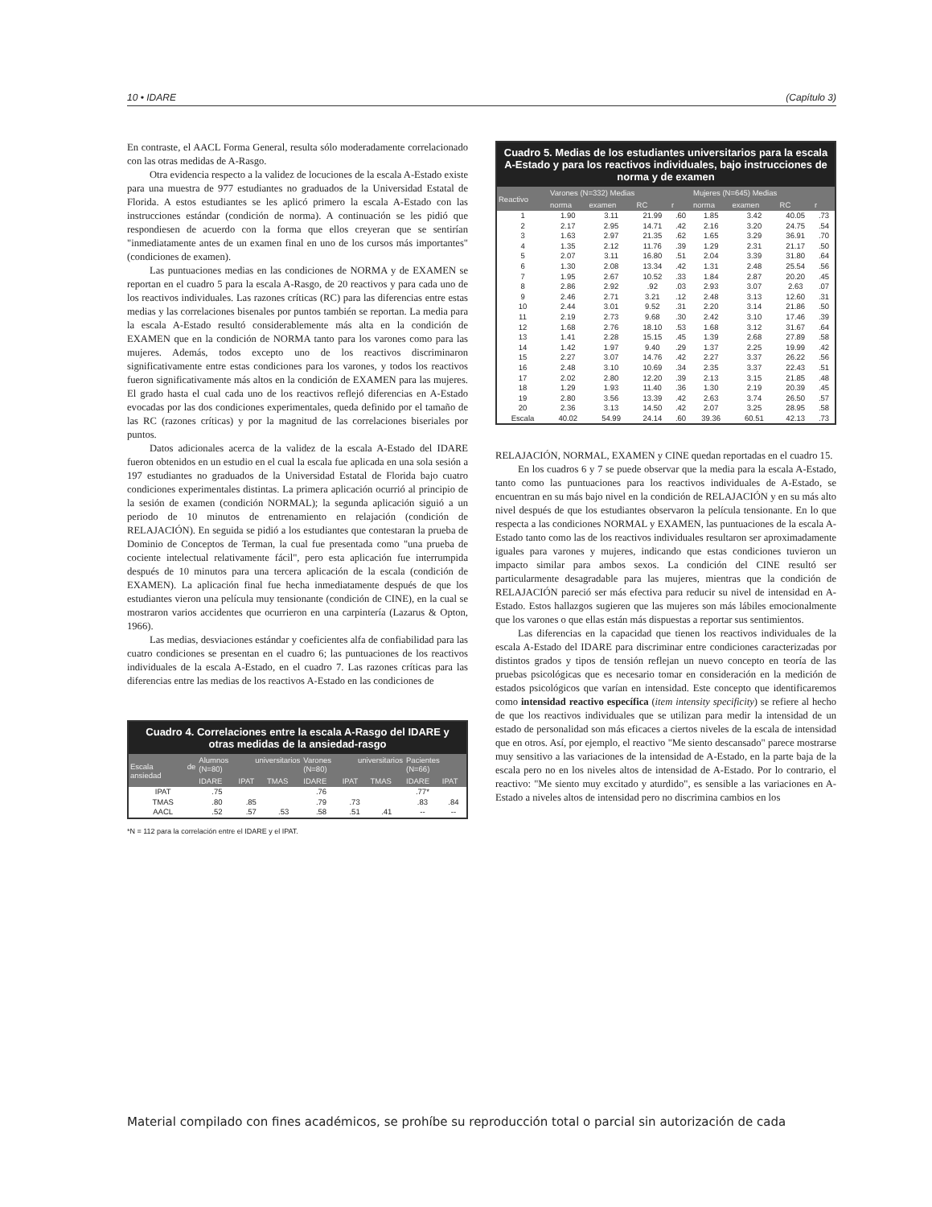10 • IDARE (Capítulo 3)
En contraste, el AACL Forma General, resulta sólo moderadamente correlacionado con las otras medidas de A-Rasgo.
Otra evidencia respecto a la validez de locuciones de la escala A-Estado existe para una muestra de 977 estudiantes no graduados de la Universidad Estatal de Florida. A estos estudiantes se les aplicó primero la escala A-Estado con las instrucciones estándar (condición de norma). A continuación se les pidió que respondiesen de acuerdo con la forma que ellos creyeran que se sentirían "inmediatamente antes de un examen final en uno de los cursos más importantes" (condiciones de examen).
Las puntuaciones medias en las condiciones de NORMA y de EXAMEN se reportan en el cuadro 5 para la escala A-Rasgo, de 20 reactivos y para cada uno de los reactivos individuales. Las razones críticas (RC) para las diferencias entre estas medias y las correlaciones bisenales por puntos también se reportan. La media para la escala A-Estado resultó considerablemente más alta en la condición de EXAMEN que en la condición de NORMA tanto para los varones como para las mujeres. Además, todos excepto uno de los reactivos discriminaron significativamente entre estas condiciones para los varones, y todos los reactivos fueron significativamente más altos en la condición de EXAMEN para las mujeres. El grado hasta el cual cada uno de los reactivos reflejó diferencias en A-Estado evocadas por las dos condiciones experimentales, queda definido por el tamaño de las RC (razones críticas) y por la magnitud de las correlaciones biseriales por puntos.
Datos adicionales acerca de la validez de la escala A-Estado del IDARE fueron obtenidos en un estudio en el cual la escala fue aplicada en una sola sesión a 197 estudiantes no graduados de la Universidad Estatal de Florida bajo cuatro condiciones experimentales distintas. La primera aplicación ocurrió al principio de la sesión de examen (condición NORMAL); la segunda aplicación siguió a un periodo de 10 minutos de entrenamiento en relajación (condición de RELAJACIÓN). En seguida se pidió a los estudiantes que contestaran la prueba de Dominio de Conceptos de Terman, la cual fue presentada como "una prueba de cociente intelectual relativamente fácil", pero esta aplicación fue interrumpida después de 10 minutos para una tercera aplicación de la escala (condición de EXAMEN). La aplicación final fue hecha inmediatamente después de que los estudiantes vieron una película muy tensionante (condición de CINE), en la cual se mostraron varios accidentes que ocurrieron en una carpintería (Lazarus & Opton, 1966).
Las medias, desviaciones estándar y coeficientes alfa de confiabilidad para las cuatro condiciones se presentan en el cuadro 6; las puntuaciones de los reactivos individuales de la escala A-Estado, en el cuadro 7. Las razones críticas para las diferencias entre las medias de los reactivos A-Estado en las condiciones de
Cuadro 4. Correlaciones entre la escala A-Rasgo del IDARE y otras medidas de la ansiedad-rasgo
| Escala de ansiedad | Alumnos universitarios (N=80) | | | Varones universitarios (N=80) | | | Pacientes (N=66) | |
| --- | --- | --- | --- | --- | --- | --- | --- | --- |
| | IDARE | IPAT | TMAS | IDARE | IPAT | TMAS | IDARE | IPAT |
| IPAT | .75 | | | .76 | | | .77* | |
| TMAS | .80 | .85 | | .79 | .73 | | .83 | .84 |
| AACL | .52 | .57 | .53 | .58 | .51 | .41 | -- | -- |
*N = 112 para la correlación entre el IDARE y el IPAT.
Cuadro 5. Medias de los estudiantes universitarios para la escala A-Estado y para los reactivos individuales, bajo instrucciones de norma y de examen
| Reactivo | Varones (N=332) Medias | | | | Mujeres (N=645) Medias | | | |
| --- | --- | --- | --- | --- | --- | --- | --- | --- |
| | norma | examen | RC | r | norma | examen | RC | r |
| 1 | 1.90 | 3.11 | 21.99 | .60 | 1.85 | 3.42 | 40.05 | .73 |
| 2 | 2.17 | 2.95 | 14.71 | .42 | 2.16 | 3.20 | 24.75 | .54 |
| 3 | 1.63 | 2.97 | 21.35 | .62 | 1.65 | 3.29 | 36.91 | .70 |
| 4 | 1.35 | 2.12 | 11.76 | .39 | 1.29 | 2.31 | 21.17 | .50 |
| 5 | 2.07 | 3.11 | 16.80 | .51 | 2.04 | 3.39 | 31.80 | .64 |
| 6 | 1.30 | 2.08 | 13.34 | .42 | 1.31 | 2.48 | 25.54 | .56 |
| 7 | 1.95 | 2.67 | 10.52 | .33 | 1.84 | 2.87 | 20.20 | .45 |
| 8 | 2.86 | 2.92 | .92 | .03 | 2.93 | 3.07 | 2.63 | .07 |
| 9 | 2.46 | 2.71 | 3.21 | .12 | 2.48 | 3.13 | 12.60 | .31 |
| 10 | 2.44 | 3.01 | 9.52 | .31 | 2.20 | 3.14 | 21.86 | .50 |
| 11 | 2.19 | 2.73 | 9.68 | .30 | 2.42 | 3.10 | 17.46 | .39 |
| 12 | 1.68 | 2.76 | 18.10 | .53 | 1.68 | 3.12 | 31.67 | .64 |
| 13 | 1.41 | 2.28 | 15.15 | .45 | 1.39 | 2.68 | 27.89 | .58 |
| 14 | 1.42 | 1.97 | 9.40 | .29 | 1.37 | 2.25 | 19.99 | .42 |
| 15 | 2.27 | 3.07 | 14.76 | .42 | 2.27 | 3.37 | 26.22 | .56 |
| 16 | 2.48 | 3.10 | 10.69 | .34 | 2.35 | 3.37 | 22.43 | .51 |
| 17 | 2.02 | 2.80 | 12.20 | .39 | 2.13 | 3.15 | 21.85 | .48 |
| 18 | 1.29 | 1.93 | 11.40 | .36 | 1.30 | 2.19 | 20.39 | .45 |
| 19 | 2.80 | 3.56 | 13.39 | .42 | 2.63 | 3.74 | 26.50 | .57 |
| 20 | 2.36 | 3.13 | 14.50 | .42 | 2.07 | 3.25 | 28.95 | .58 |
| Escala | 40.02 | 54.99 | 24.14 | .60 | 39.36 | 60.51 | 42.13 | .73 |
RELAJACIÓN, NORMAL, EXAMEN y CINE quedan reportadas en el cuadro 15.
En los cuadros 6 y 7 se puede observar que la media para la escala A-Estado, tanto como las puntuaciones para los reactivos individuales de A-Estado, se encuentran en su más bajo nivel en la condición de RELAJACIÓN y en su más alto nivel después de que los estudiantes observaron la película tensionante. En lo que respecta a las condiciones NORMAL y EXAMEN, las puntuaciones de la escala A-Estado tanto como las de los reactivos individuales resultaron ser aproximadamente iguales para varones y mujeres, indicando que estas condiciones tuvieron un impacto similar para ambos sexos. La condición del CINE resultó ser particularmente desagradable para las mujeres, mientras que la condición de RELAJACIÓN pareció ser más efectiva para reducir su nivel de intensidad en A-Estado. Estos hallazgos sugieren que las mujeres son más lábiles emocionalmente que los varones o que ellas están más dispuestas a reportar sus sentimientos.
Las diferencias en la capacidad que tienen los reactivos individuales de la escala A-Estado del IDARE para discriminar entre condiciones caracterizadas por distintos grados y tipos de tensión reflejan un nuevo concepto en teoría de las pruebas psicológicas que es necesario tomar en consideración en la medición de estados psicológicos que varían en intensidad. Este concepto que identificaremos como intensidad reactivo específica (item intensity specificity) se refiere al hecho de que los reactivos individuales que se utilizan para medir la intensidad de un estado de personalidad son más eficaces a ciertos niveles de la escala de intensidad que en otros. Así, por ejemplo, el reactivo "Me siento descansado" parece mostrarse muy sensitivo a las variaciones de la intensidad de A-Estado, en la parte baja de la escala pero no en los niveles altos de intensidad de A-Estado. Por lo contrario, el reactivo: "Me siento muy excitado y aturdido", es sensible a las variaciones en A-Estado a niveles altos de intensidad pero no discrimina cambios en los
Material compilado con fines académicos, se prohíbe su reproducción total o parcial sin autorización de cada